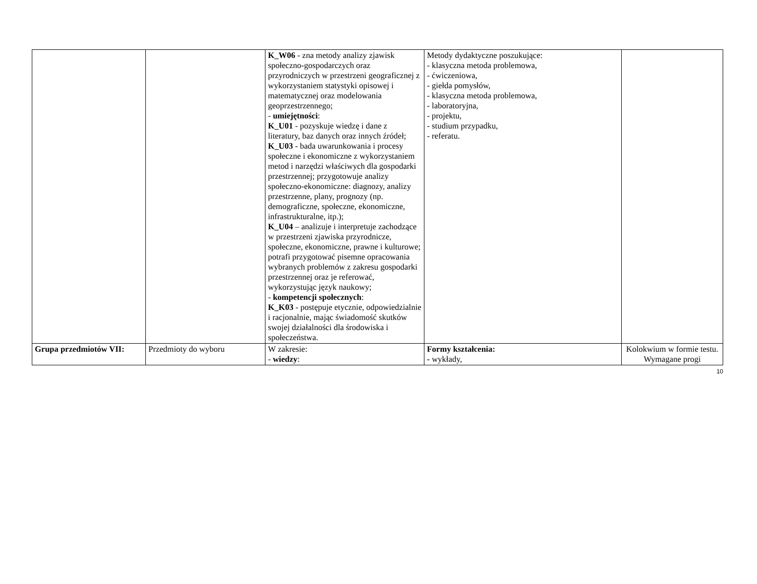| | | K_W06 - zna metody analizy zjawisk społeczno-gospodarczych oraz przyrodniczych w przestrzeni geograficznej z wykorzystaniem statystyki opisowej i matematycznej oraz modelowania geoprzestrzennego; - umiejętności : K_U01 - pozyskuje wiedzę i dane z literatury, baz danych oraz innych źródeł; K_U03 - bada uwarunkowania i procesy społeczne i ekonomiczne z wykorzystaniem metod i narzędzi właściwych dla gospodarki przestrzennej; przygotowuje analizy społeczno-ekonomiczne: diagnozy, analizy przestrzenne, plany, prognozy (np. demograficzne, społeczne, ekonomiczne, infrastrukturalne, itp.); K_U04 – analizuje i interpretuje zachodzące w przestrzeni zjawiska przyrodnicze, społeczne, ekonomiczne, prawne i kulturowe; potrafi przygotować pisemne opracowania wybranych problemów z zakresu gospodarki przestrzennej oraz je referować, wykorzystując język naukowy; - kompetencji społecznych : K_K03 - postępuje etycznie, odpowiedzialnie i racjonalnie, mając świadomość skutków swojej działalności dla środowiska i społeczeństwa. | Metody dydaktyczne poszukujące: - klasyczna metoda problemowa, - ćwiczeniowa, - giełda pomysłów, - klasyczna metoda problemowa, - laboratoryjna, - projektu, - studium przypadku, - referatu. | |
| Grupa przedmiotów VII: | Przedmioty do wyboru | W zakresie: - wiedzy : | Formy kształcenia: - wykłady, | Kolokwium w formie testu. Wymagane progi |
10